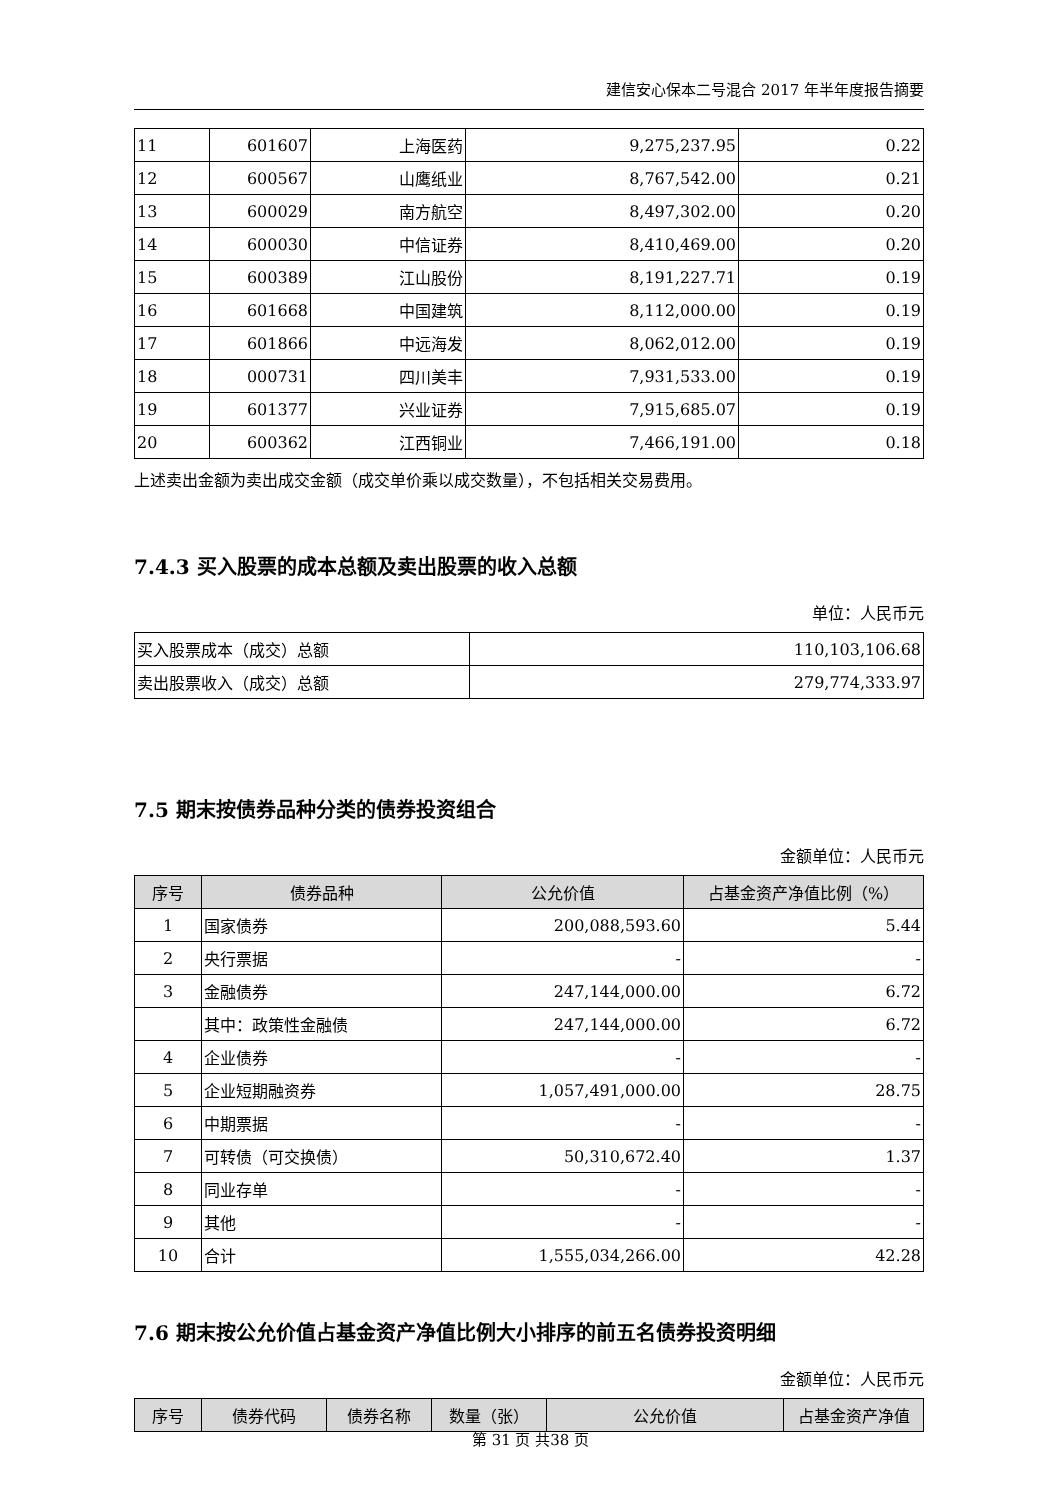建信安心保本二号混合 2017 年半年度报告摘要
| 11 | 601607 | 上海医药 | 9,275,237.95 | 0.22 |
| 12 | 600567 | 山鹰纸业 | 8,767,542.00 | 0.21 |
| 13 | 600029 | 南方航空 | 8,497,302.00 | 0.20 |
| 14 | 600030 | 中信证券 | 8,410,469.00 | 0.20 |
| 15 | 600389 | 江山股份 | 8,191,227.71 | 0.19 |
| 16 | 601668 | 中国建筑 | 8,112,000.00 | 0.19 |
| 17 | 601866 | 中远海发 | 8,062,012.00 | 0.19 |
| 18 | 000731 | 四川美丰 | 7,931,533.00 | 0.19 |
| 19 | 601377 | 兴业证券 | 7,915,685.07 | 0.19 |
| 20 | 600362 | 江西铜业 | 7,466,191.00 | 0.18 |
上述卖出金额为卖出成交金额（成交单价乘以成交数量），不包括相关交易费用。
7.4.3 买入股票的成本总额及卖出股票的收入总额
单位：人民币元
| 买入股票成本（成交）总额 | 110,103,106.68 |
| 卖出股票收入（成交）总额 | 279,774,333.97 |
7.5 期末按债券品种分类的债券投资组合
金额单位：人民币元
| 序号 | 债券品种 | 公允价值 | 占基金资产净值比例（%） |
| --- | --- | --- | --- |
| 1 | 国家债券 | 200,088,593.60 | 5.44 |
| 2 | 央行票据 | - | - |
| 3 | 金融债券 | 247,144,000.00 | 6.72 |
| | 其中：政策性金融债 | 247,144,000.00 | 6.72 |
| 4 | 企业债券 | - | - |
| 5 | 企业短期融资券 | 1,057,491,000.00 | 28.75 |
| 6 | 中期票据 | - | - |
| 7 | 可转债（可交换债） | 50,310,672.40 | 1.37 |
| 8 | 同业存单 | - | - |
| 9 | 其他 | - | - |
| 10 | 合计 | 1,555,034,266.00 | 42.28 |
7.6 期末按公允价值占基金资产净值比例大小排序的前五名债券投资明细
金额单位：人民币元
| 序号 | 债券代码 | 债券名称 | 数量（张） | 公允价值 | 占基金资产净值 |
| --- | --- | --- | --- | --- | --- |
第 31 页 共38 页